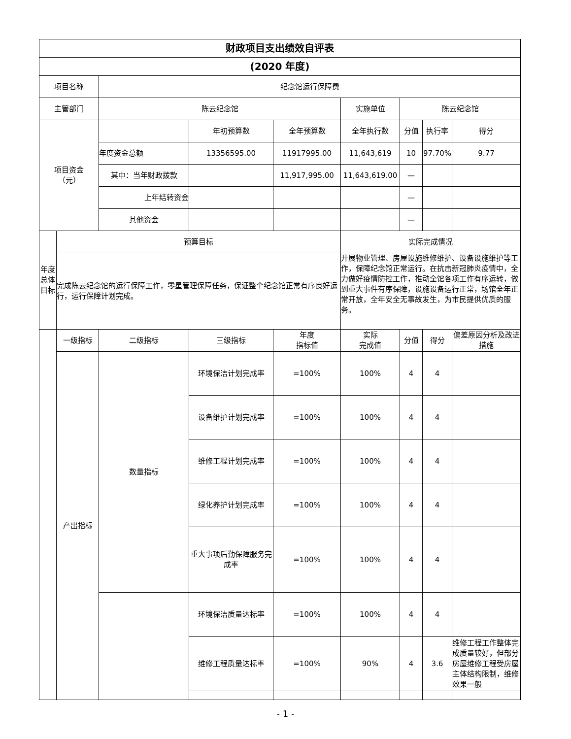| 财政项目支出绩效自评表 | | | | | | | | |
| (2020 年度) | | | | | | | | |
| 项目名称 | | 纪念馆运行保障费 | | | | | | |
| 主管部门 | | 陈云纪念馆 | | | 实施单位 | 陈云纪念馆 | | |
| 项目资金 （元） | | | 年初预算数 | 全年预算数 | 全年执行数 | 分值 | 执行率 | 得分 |
| | | 年度资金总额 | 13356595.00 | 11917995.00 | 11,643,619 | 10 | 97.70% | 9.77 |
| | | 其中：当年财政拨款 | | 11,917,995.00 | 11,643,619.00 | — | | |
| | | 上年结转资金 | | | | — | | |
| | | 其他资金 | | | | — | | |
| 年度总体目标 | 预算目标 | | | | 实际完成情况 | | | |
| | 完成陈云纪念馆的运行保障工作，零星管理保障任务，保证整个纪念馆正常有序良好运行，运行保障计划完成。 | | | | 开展物业管理、房屋设施维修维护、设备设施维护等工作，保障纪念馆正常运行。在抗击新冠肺炎疫情中，全力做好疫情防控工作，推动全馆各项工作有序运转，做到重大事件有序保障，设施设备运行正常，场馆全年正常开放，全年安全无事故发生，为市民提供优质的服务。 | | | |
| | 一级指标 | 二级指标 | 三级指标 | 年度 指标值 | 实际 完成值 | 分值 | 得分 | 偏差原因分析及改进措施 |
| | 产出指标 | 数量指标 | 环境保洁计划完成率 | =100% | 100% | 4 | 4 | |
| | | | 设备维护计划完成率 | =100% | 100% | 4 | 4 | |
| | | | 维修工程计划完成率 | =100% | 100% | 4 | 4 | |
| | | | 绿化养护计划完成率 | =100% | 100% | 4 | 4 | |
| | | | 重大事项后勤保障服务完成率 | =100% | 100% | 4 | 4 | |
| | | | 环境保洁质量达标率 | =100% | 100% | 4 | 4 | |
| | | | 维修工程质量达标率 | =100% | 90% | 4 | 3.6 | 维修工程工作整体完成质量较好，但部分房屋维修工程受房屋主体结构限制，维修效果一般 |
- 1 -